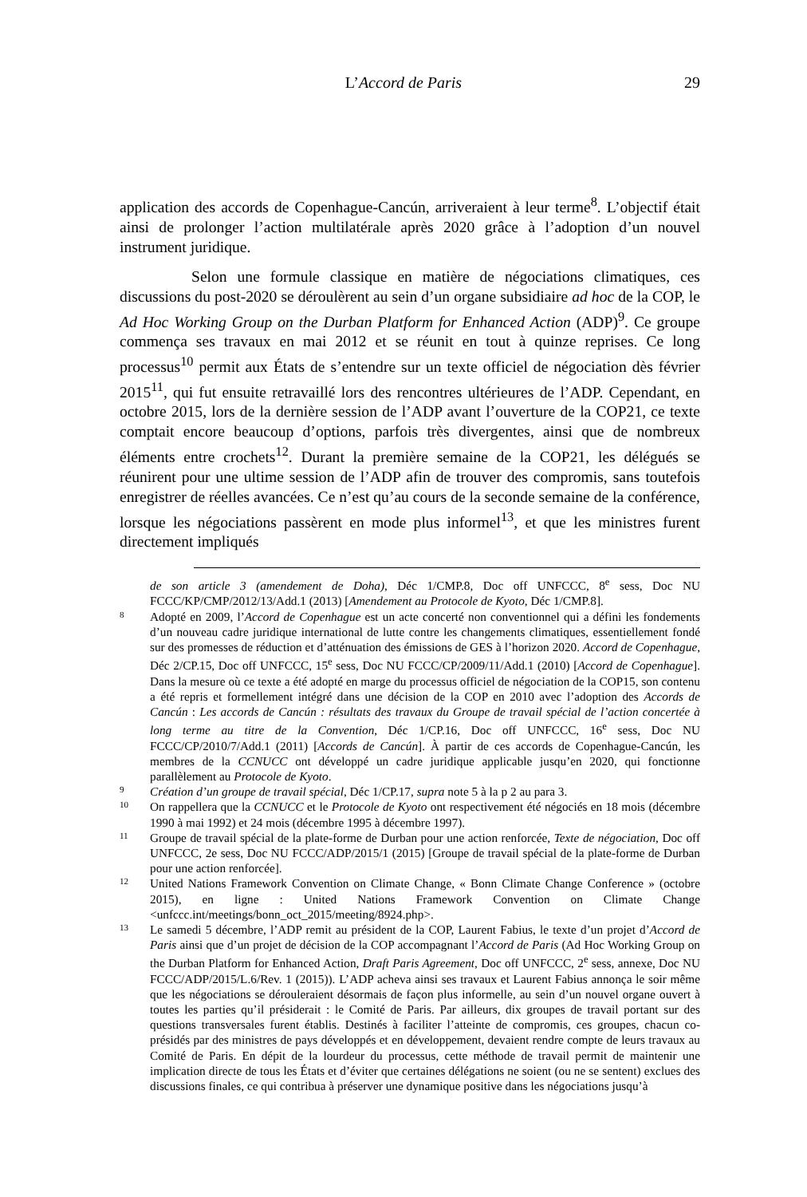L’Accord de Paris 29
application des accords de Copenhague-Cancún, arriveraient à leur terme<sup>8</sup>. L’objectif était ainsi de prolonger l’action multilatérale après 2020 grâce à l’adoption d’un nouvel instrument juridique.
Selon une formule classique en matière de négociations climatiques, ces discussions du post-2020 se déroulèrent au sein d’un organe subsidiaire ad hoc de la COP, le Ad Hoc Working Group on the Durban Platform for Enhanced Action (ADP)<sup>9</sup>. Ce groupe commença ses travaux en mai 2012 et se réunit en tout à quinze reprises. Ce long processus<sup>10</sup> permit aux États de s’entendre sur un texte officiel de négociation dès février 2015<sup>11</sup>, qui fut ensuite retravaillé lors des rencontres ultérieures de l’ADP. Cependant, en octobre 2015, lors de la dernière session de l’ADP avant l’ouverture de la COP21, ce texte comptait encore beaucoup d’options, parfois très divergentes, ainsi que de nombreux éléments entre crochets<sup>12</sup>. Durant la première semaine de la COP21, les délégués se réunirent pour une ultime session de l’ADP afin de trouver des compromis, sans toutefois enregistrer de réelles avancées. Ce n’est qu’au cours de la seconde semaine de la conférence, lorsque les négociations passèrent en mode plus informel<sup>13</sup>, et que les ministres furent directement impliqués
de son article 3 (amendement de Doha), Déc 1/CMP.8, Doc off UNFCCC, 8<sup>e</sup> sess, Doc NU FCCC/KP/CMP/2012/13/Add.1 (2013) [Amendement au Protocole de Kyoto, Déc 1/CMP.8].
8 Adopté en 2009, l’Accord de Copenhague est un acte concerté non conventionnel qui a défini les fondements d’un nouveau cadre juridique international de lutte contre les changements climatiques, essentiellement fondé sur des promesses de réduction et d’atténuation des émissions de GES à l’horizon 2020. Accord de Copenhague, Déc 2/CP.15, Doc off UNFCCC, 15<sup>e</sup> sess, Doc NU FCCC/CP/2009/11/Add.1 (2010) [Accord de Copenhague]. Dans la mesure où ce texte a été adopté en marge du processus officiel de négociation de la COP15, son contenu a été repris et formellement intégré dans une décision de la COP en 2010 avec l’adoption des Accords de Cancún : Les accords de Cancún : résultats des travaux du Groupe de travail spécial de l’action concertée à long terme au titre de la Convention, Déc 1/CP.16, Doc off UNFCCC, 16<sup>e</sup> sess, Doc NU FCCC/CP/2010/7/Add.1 (2011) [Accords de Cancún]. À partir de ces accords de Copenhague-Cancún, les membres de la CCNUCC ont développé un cadre juridique applicable jusqu’en 2020, qui fonctionne parallèlement au Protocole de Kyoto.
9 Création d’un groupe de travail spécial, Déc 1/CP.17, supra note 5 à la p 2 au para 3.
10 On rappellera que la CCNUCC et le Protocole de Kyoto ont respectivement été négociés en 18 mois (décembre 1990 à mai 1992) et 24 mois (décembre 1995 à décembre 1997).
11 Groupe de travail spécial de la plate-forme de Durban pour une action renforcée, Texte de négociation, Doc off UNFCCC, 2e sess, Doc NU FCCC/ADP/2015/1 (2015) [Groupe de travail spécial de la plate-forme de Durban pour une action renforcée].
12 United Nations Framework Convention on Climate Change, « Bonn Climate Change Conference » (octobre 2015), en ligne : United Nations Framework Convention on Climate Change <unfccc.int/meetings/bonn_oct_2015/meeting/8924.php>.
13 Le samedi 5 décembre, l’ADP remit au président de la COP, Laurent Fabius, le texte d’un projet d’Accord de Paris ainsi que d’un projet de décision de la COP accompagnant l’Accord de Paris (Ad Hoc Working Group on the Durban Platform for Enhanced Action, Draft Paris Agreement, Doc off UNFCCC, 2<sup>e</sup> sess, annexe, Doc NU FCCC/ADP/2015/L.6/Rev. 1 (2015)). L’ADP acheva ainsi ses travaux et Laurent Fabius annonça le soir même que les négociations se dérouleraient désormais de façon plus informelle, au sein d’un nouvel organe ouvert à toutes les parties qu’il présiderait : le Comité de Paris. Par ailleurs, dix groupes de travail portant sur des questions transversales furent établis. Destinés à faciliter l’atteinte de compromis, ces groupes, chacun co-présidés par des ministres de pays développés et en développement, devaient rendre compte de leurs travaux au Comité de Paris. En dépit de la lourdeur du processus, cette méthode de travail permit de maintenir une implication directe de tous les États et d’éviter que certaines délégations ne soient (ou ne se sentent) exclues des discussions finales, ce qui contribua à préserver une dynamique positive dans les négociations jusqu’à